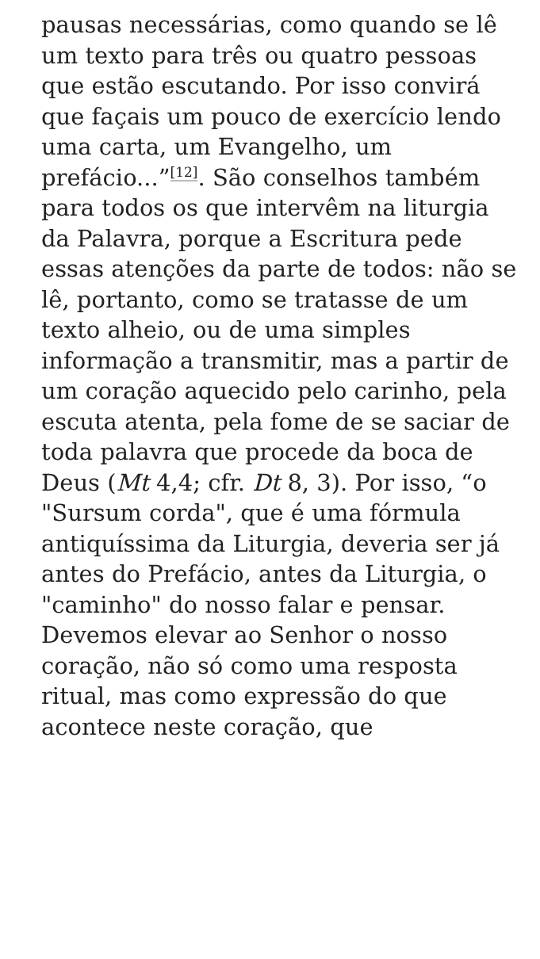pausas necessárias, como quando se lê um texto para três ou quatro pessoas que estão escutando. Por isso convirá que façais um pouco de exercício lendo uma carta, um Evangelho, um prefácio...”<sup>[12]</sup>. São conselhos também para todos os que intervêm na liturgia da Palavra, porque a Escritura pede essas atenções da parte de todos: não se lê, portanto, como se tratasse de um texto alheio, ou de uma simples informação a transmitir, mas a partir de um coração aquecido pelo carinho, pela escuta atenta, pela fome de se saciar de toda palavra que procede da boca de Deus (Mt 4,4; cfr. Dt 8, 3). Por isso, “o "Sursum corda", que é uma fórmula antiquíssima da Liturgia, deveria ser já antes do Prefácio, antes da Liturgia, o "caminho" do nosso falar e pensar. Devemos elevar ao Senhor o nosso coração, não só como uma resposta ritual, mas como expressão do que acontece neste coração, que